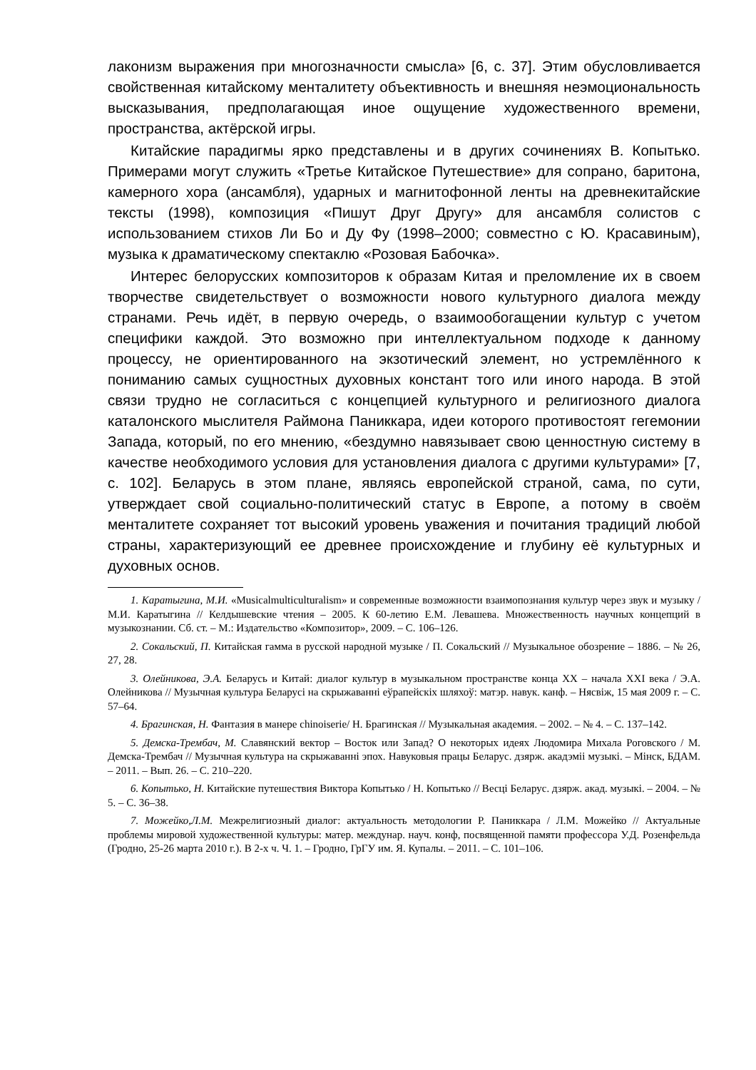лаконизм выражения при многозначности смысла» [6, с. 37]. Этим обусловливается свойственная китайскому менталитету объективность и внешняя неэмоциональность высказывания, предполагающая иное ощущение художественного времени, пространства, актёрской игры.
Китайские парадигмы ярко представлены и в других сочинениях В. Копытько. Примерами могут служить «Третье Китайское Путешествие» для сопрано, баритона, камерного хора (ансамбля), ударных и магнитофонной ленты на древнекитайские тексты (1998), композиция «Пишут Друг Другу» для ансамбля солистов с использованием стихов Ли Бо и Ду Фу (1998–2000; совместно с Ю. Красавиным), музыка к драматическому спектаклю «Розовая Бабочка».
Интерес белорусских композиторов к образам Китая и преломление их в своем творчестве свидетельствует о возможности нового культурного диалога между странами. Речь идёт, в первую очередь, о взаимообогащении культур с учетом специфики каждой. Это возможно при интеллектуальном подходе к данному процессу, не ориентированного на экзотический элемент, но устремлённого к пониманию самых сущностных духовных констант того или иного народа. В этой связи трудно не согласиться с концепцией культурного и религиозного диалога каталонского мыслителя Раймона Паниккара, идеи которого противостоят гегемонии Запада, который, по его мнению, «бездумно навязывает свою ценностную систему в качестве необходимого условия для установления диалога с другими культурами» [7, с. 102]. Беларусь в этом плане, являясь европейской страной, сама, по сути, утверждает свой социально-политический статус в Европе, а потому в своём менталитете сохраняет тот высокий уровень уважения и почитания традиций любой страны, характеризующий ее древнее происхождение и глубину её культурных и духовных основ.
1. Каратыгина, М.И. «Musicalmulticulturalism» и современные возможности взаимопознания культур через звук и музыку / М.И. Каратыгина // Келдышевские чтения – 2005. К 60-летию Е.М. Левашева. Множественность научных концепций в музыкознании. Сб. ст. – М.: Издательство «Композитор», 2009. – С. 106–126.
2. Сокальский, П. Китайская гамма в русской народной музыке / П. Сокальский // Музыкальное обозрение – 1886. – № 26, 27, 28.
3. Олейникова, Э.А. Беларусь и Китай: диалог культур в музыкальном пространстве конца XX – начала XXI века / Э.А. Олейникова // Музычная культура Беларусі на скрыжаванні еўрапейскіх шляхоў: матэр. навук. канф. – Нясвіж, 15 мая 2009 г. – С. 57–64.
4. Брагинская, Н. Фантазия в манере chinoiserie/ Н. Брагинская // Музыкальная академия. – 2002. – № 4. – С. 137–142.
5. Демска-Трембач, М. Славянский вектор – Восток или Запад? О некоторых идеях Людомира Михала Роговского / М. Демска-Трембач // Музычная культура на скрыжаванні эпох. Навуковыя працы Беларус. дзярж. акадэміі музыкі. – Мінск, БДАМ. – 2011. – Вып. 26. – С. 210–220.
6. Копытько, Н. Китайские путешествия Виктора Копытько / Н. Копытько // Весці Беларус. дзярж. акад. музыкі. – 2004. – № 5. – С. 36–38.
7. Можейко,Л.М. Межрелигиозный диалог: актуальность методологии Р. Паниккара / Л.М. Можейко // Актуальные проблемы мировой художественной культуры: матер. междунар. науч. конф, посвященной памяти профессора У.Д. Розенфельда (Гродно, 25-26 марта 2010 г.). В 2-х ч. Ч. 1. – Гродно, ГрГУ им. Я. Купалы. – 2011. – С. 101–106.